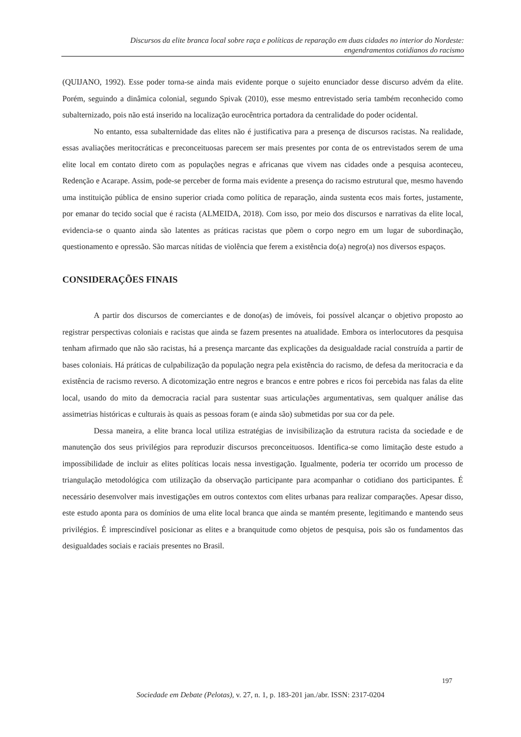Discursos da elite branca local sobre raça e políticas de reparação em duas cidades no interior do Nordeste:
engendramentos cotidianos do racismo
(QUIJANO, 1992). Esse poder torna-se ainda mais evidente porque o sujeito enunciador desse discurso advém da elite. Porém, seguindo a dinâmica colonial, segundo Spivak (2010), esse mesmo entrevistado seria também reconhecido como subalternizado, pois não está inserido na localização eurocêntrica portadora da centralidade do poder ocidental.
No entanto, essa subalternidade das elites não é justificativa para a presença de discursos racistas. Na realidade, essas avaliações meritocráticas e preconceituosas parecem ser mais presentes por conta de os entrevistados serem de uma elite local em contato direto com as populações negras e africanas que vivem nas cidades onde a pesquisa aconteceu, Redenção e Acarape. Assim, pode-se perceber de forma mais evidente a presença do racismo estrutural que, mesmo havendo uma instituição pública de ensino superior criada como política de reparação, ainda sustenta ecos mais fortes, justamente, por emanar do tecido social que é racista (ALMEIDA, 2018). Com isso, por meio dos discursos e narrativas da elite local, evidencia-se o quanto ainda são latentes as práticas racistas que põem o corpo negro em um lugar de subordinação, questionamento e opressão. São marcas nítidas de violência que ferem a existência do(a) negro(a) nos diversos espaços.
CONSIDERAÇÕES FINAIS
A partir dos discursos de comerciantes e de dono(as) de imóveis, foi possível alcançar o objetivo proposto ao registrar perspectivas coloniais e racistas que ainda se fazem presentes na atualidade. Embora os interlocutores da pesquisa tenham afirmado que não são racistas, há a presença marcante das explicações da desigualdade racial construída a partir de bases coloniais. Há práticas de culpabilização da população negra pela existência do racismo, de defesa da meritocracia e da existência de racismo reverso. A dicotomização entre negros e brancos e entre pobres e ricos foi percebida nas falas da elite local, usando do mito da democracia racial para sustentar suas articulações argumentativas, sem qualquer análise das assimetrias históricas e culturais às quais as pessoas foram (e ainda são) submetidas por sua cor da pele.
Dessa maneira, a elite branca local utiliza estratégias de invisibilização da estrutura racista da sociedade e de manutenção dos seus privilégios para reproduzir discursos preconceituosos. Identifica-se como limitação deste estudo a impossibilidade de incluir as elites políticas locais nessa investigação. Igualmente, poderia ter ocorrido um processo de triangulação metodológica com utilização da observação participante para acompanhar o cotidiano dos participantes. É necessário desenvolver mais investigações em outros contextos com elites urbanas para realizar comparações. Apesar disso, este estudo aponta para os domínios de uma elite local branca que ainda se mantém presente, legitimando e mantendo seus privilégios. É imprescindível posicionar as elites e a branquitude como objetos de pesquisa, pois são os fundamentos das desigualdades sociais e raciais presentes no Brasil.
197
Sociedade em Debate (Pelotas), v. 27, n. 1, p. 183-201 jan./abr. ISSN: 2317-0204